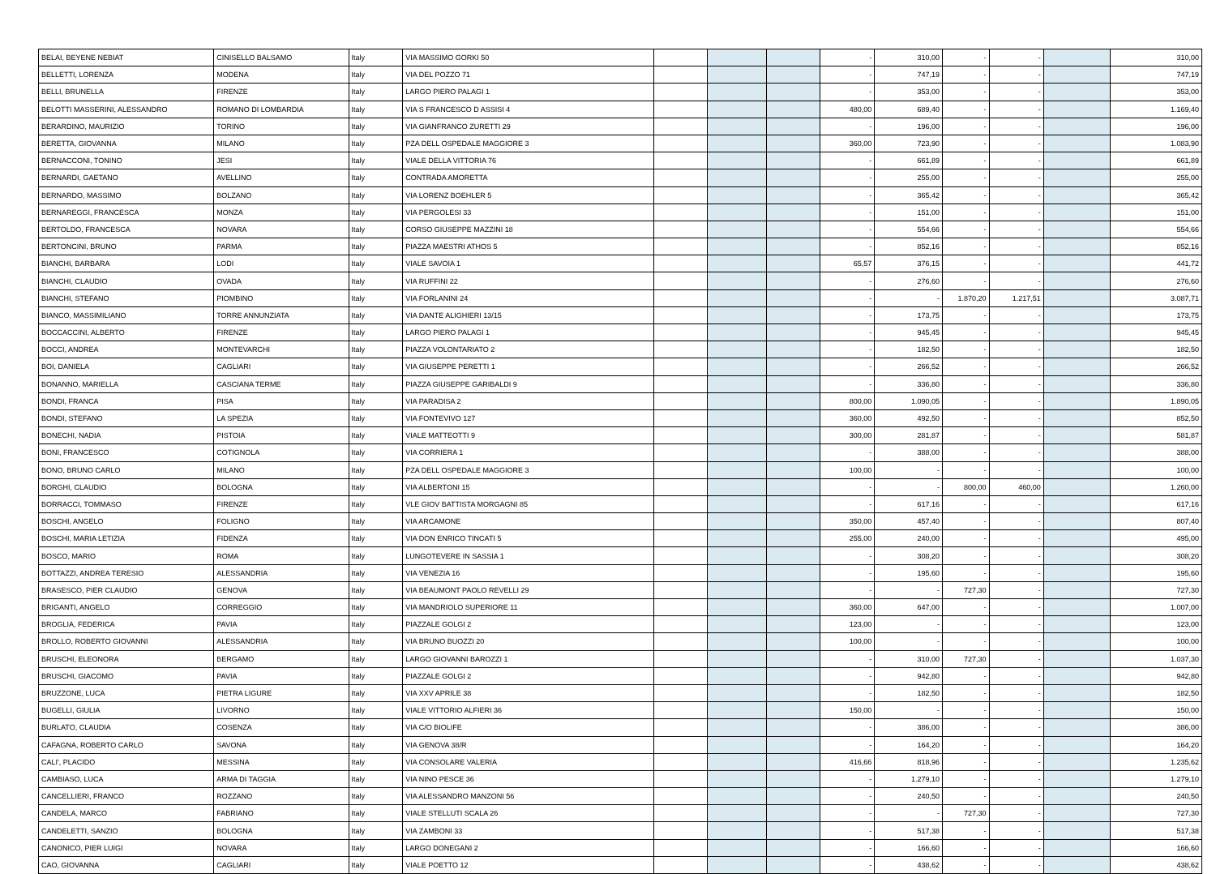| BELAI, BEYENE NEBIAT | CINISELLO BALSAMO | Italy | VIA MASSIMO GORKI 50 | | | | - | 310,00 | - | - | | 310,00 |
| BELLETTI, LORENZA | MODENA | Italy | VIA DEL POZZO 71 | | | | - | 747,19 | - | - | | 747,19 |
| BELLI, BRUNELLA | FIRENZE | Italy | LARGO PIERO PALAGI 1 | | | | - | 353,00 | - | - | | 353,00 |
| BELOTTI MASSERINI, ALESSANDRO | ROMANO DI LOMBARDIA | Italy | VIA S FRANCESCO D ASSISI 4 | | | | 480,00 | 689,40 | - | - | | 1.169,40 |
| BERARDINO, MAURIZIO | TORINO | Italy | VIA GIANFRANCO ZURETTI 29 | | | | - | 196,00 | - | - | | 196,00 |
| BERETTA, GIOVANNA | MILANO | Italy | PZA DELL OSPEDALE MAGGIORE 3 | | | | 360,00 | 723,90 | - | - | | 1.083,90 |
| BERNACCONI, TONINO | JESI | Italy | VIALE DELLA VITTORIA 76 | | | | - | 661,89 | - | - | | 661,89 |
| BERNARDI, GAETANO | AVELLINO | Italy | CONTRADA AMORETTA | | | | - | 255,00 | - | - | | 255,00 |
| BERNARDO, MASSIMO | BOLZANO | Italy | VIA LORENZ BOEHLER 5 | | | | - | 365,42 | - | - | | 365,42 |
| BERNAREGGI, FRANCESCA | MONZA | Italy | VIA PERGOLESI 33 | | | | - | 151,00 | - | - | | 151,00 |
| BERTOLDO, FRANCESCA | NOVARA | Italy | CORSO GIUSEPPE MAZZINI 18 | | | | - | 554,66 | - | - | | 554,66 |
| BERTONCINI, BRUNO | PARMA | Italy | PIAZZA MAESTRI ATHOS 5 | | | | - | 852,16 | - | - | | 852,16 |
| BIANCHI, BARBARA | LODI | Italy | VIALE SAVOIA 1 | | | | 65,57 | 376,15 | - | - | | 441,72 |
| BIANCHI, CLAUDIO | OVADA | Italy | VIA RUFFINI 22 | | | | - | 276,60 | - | - | | 276,60 |
| BIANCHI, STEFANO | PIOMBINO | Italy | VIA FORLANINI 24 | | | | - | - | 1.870,20 | 1.217,51 | | 3.087,71 |
| BIANCO, MASSIMILIANO | TORRE ANNUNZIATA | Italy | VIA DANTE ALIGHIERI 13/15 | | | | - | 173,75 | - | - | | 173,75 |
| BOCCACCINI, ALBERTO | FIRENZE | Italy | LARGO PIERO PALAGI 1 | | | | - | 945,45 | - | - | | 945,45 |
| BOCCI, ANDREA | MONTEVARCHI | Italy | PIAZZA VOLONTARIATO 2 | | | | - | 182,50 | - | - | | 182,50 |
| BOI, DANIELA | CAGLIARI | Italy | VIA GIUSEPPE PERETTI 1 | | | | - | 266,52 | - | - | | 266,52 |
| BONANNO, MARIELLA | CASCIANA TERME | Italy | PIAZZA GIUSEPPE GARIBALDI 9 | | | | - | 336,80 | - | - | | 336,80 |
| BONDI, FRANCA | PISA | Italy | VIA PARADISA 2 | | | | 800,00 | 1.090,05 | - | - | | 1.890,05 |
| BONDI, STEFANO | LA SPEZIA | Italy | VIA FONTEVIVO 127 | | | | 360,00 | 492,50 | - | - | | 852,50 |
| BONECHI, NADIA | PISTOIA | Italy | VIALE MATTEOTTI 9 | | | | 300,00 | 281,87 | - | - | | 581,87 |
| BONI, FRANCESCO | COTIGNOLA | Italy | VIA CORRIERA 1 | | | | - | 388,00 | - | - | | 388,00 |
| BONO, BRUNO CARLO | MILANO | Italy | PZA DELL OSPEDALE MAGGIORE 3 | | | | 100,00 | - | - | - | | 100,00 |
| BORGHI, CLAUDIO | BOLOGNA | Italy | VIA ALBERTONI 15 | | | | - | - | 800,00 | 460,00 | | 1.260,00 |
| BORRACCI, TOMMASO | FIRENZE | Italy | VLE GIOV BATTISTA MORGAGNI 85 | | | | - | 617,16 | - | - | | 617,16 |
| BOSCHI, ANGELO | FOLIGNO | Italy | VIA ARCAMONE | | | | 350,00 | 457,40 | - | - | | 807,40 |
| BOSCHI, MARIA LETIZIA | FIDENZA | Italy | VIA DON ENRICO TINCATI 5 | | | | 255,00 | 240,00 | - | - | | 495,00 |
| BOSCO, MARIO | ROMA | Italy | LUNGOTEVERE IN SASSIA 1 | | | | - | 308,20 | - | - | | 308,20 |
| BOTTAZZI, ANDREA TERESIO | ALESSANDRIA | Italy | VIA VENEZIA 16 | | | | - | 195,60 | - | - | | 195,60 |
| BRASESCO, PIER CLAUDIO | GENOVA | Italy | VIA BEAUMONT PAOLO REVELLI 29 | | | | - | - | 727,30 | - | | 727,30 |
| BRIGANTI, ANGELO | CORREGGIO | Italy | VIA MANDRIOLO SUPERIORE 11 | | | | 360,00 | 647,00 | - | - | | 1.007,00 |
| BROGLIA, FEDERICA | PAVIA | Italy | PIAZZALE GOLGI 2 | | | | 123,00 | - | - | - | | 123,00 |
| BROLLO, ROBERTO GIOVANNI | ALESSANDRIA | Italy | VIA BRUNO BUOZZI 20 | | | | 100,00 | - | - | - | | 100,00 |
| BRUSCHI, ELEONORA | BERGAMO | Italy | LARGO GIOVANNI BAROZZI 1 | | | | - | 310,00 | 727,30 | - | | 1.037,30 |
| BRUSCHI, GIACOMO | PAVIA | Italy | PIAZZALE GOLGI 2 | | | | - | 942,80 | - | - | | 942,80 |
| BRUZZONE, LUCA | PIETRA LIGURE | Italy | VIA XXV APRILE 38 | | | | - | 182,50 | - | - | | 182,50 |
| BUGELLI, GIULIA | LIVORNO | Italy | VIALE VITTORIO ALFIERI 36 | | | | 150,00 | - | - | - | | 150,00 |
| BURLATO, CLAUDIA | COSENZA | Italy | VIA C/O BIOLIFE | | | | - | 386,00 | - | - | | 386,00 |
| CAFAGNA, ROBERTO CARLO | SAVONA | Italy | VIA GENOVA 38/R | | | | - | 164,20 | - | - | | 164,20 |
| CALI', PLACIDO | MESSINA | Italy | VIA CONSOLARE VALERIA | | | | 416,66 | 818,96 | - | - | | 1.235,62 |
| CAMBIASO, LUCA | ARMA DI TAGGIA | Italy | VIA NINO PESCE 36 | | | | - | 1.279,10 | - | - | | 1.279,10 |
| CANCELLIERI, FRANCO | ROZZANO | Italy | VIA ALESSANDRO MANZONI 56 | | | | - | 240,50 | - | - | | 240,50 |
| CANDELA, MARCO | FABRIANO | Italy | VIALE STELLUTI SCALA 26 | | | | - | - | 727,30 | - | | 727,30 |
| CANDELETTI, SANZIO | BOLOGNA | Italy | VIA ZAMBONI 33 | | | | - | 517,38 | - | - | | 517,38 |
| CANONICO, PIER LUIGI | NOVARA | Italy | LARGO DONEGANI 2 | | | | - | 166,60 | - | - | | 166,60 |
| CAO, GIOVANNA | CAGLIARI | Italy | VIALE POETTO 12 | | | | - | 438,62 | - | - | | 438,62 |